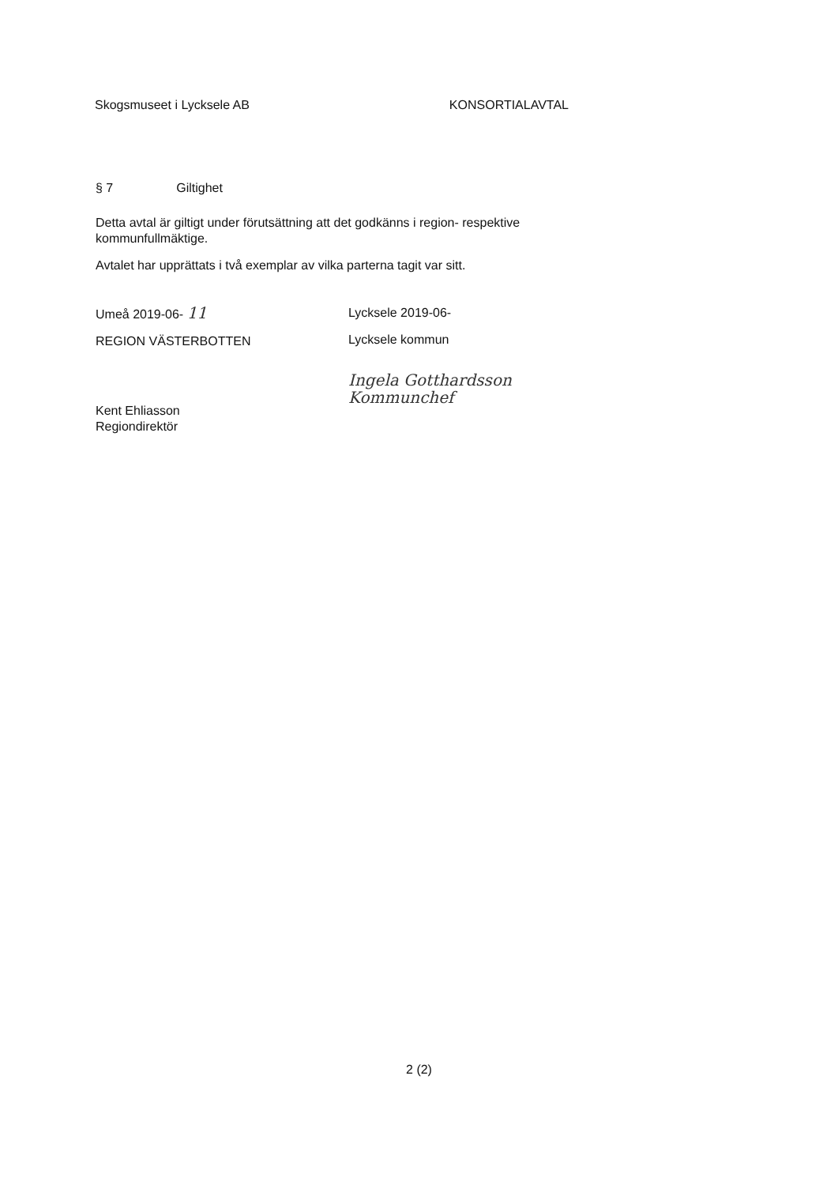Skogsmuseet i Lycksele AB KONSORTIALAVTAL
§ 7 Giltighet
Detta avtal är giltigt under förutsättning att det godkänns i region- respektive kommunfullmäktige.
Avtalet har upprättats i två exemplar av vilka parterna tagit var sitt.
Umeå 2019-06- 11
REGION VÄSTERBOTTEN
Kent Ehliasson
Regiondirektör
Lycksele 2019-06-
Lycksele kommun
Ingela Gotthardsson
Kommunchef
2 (2)